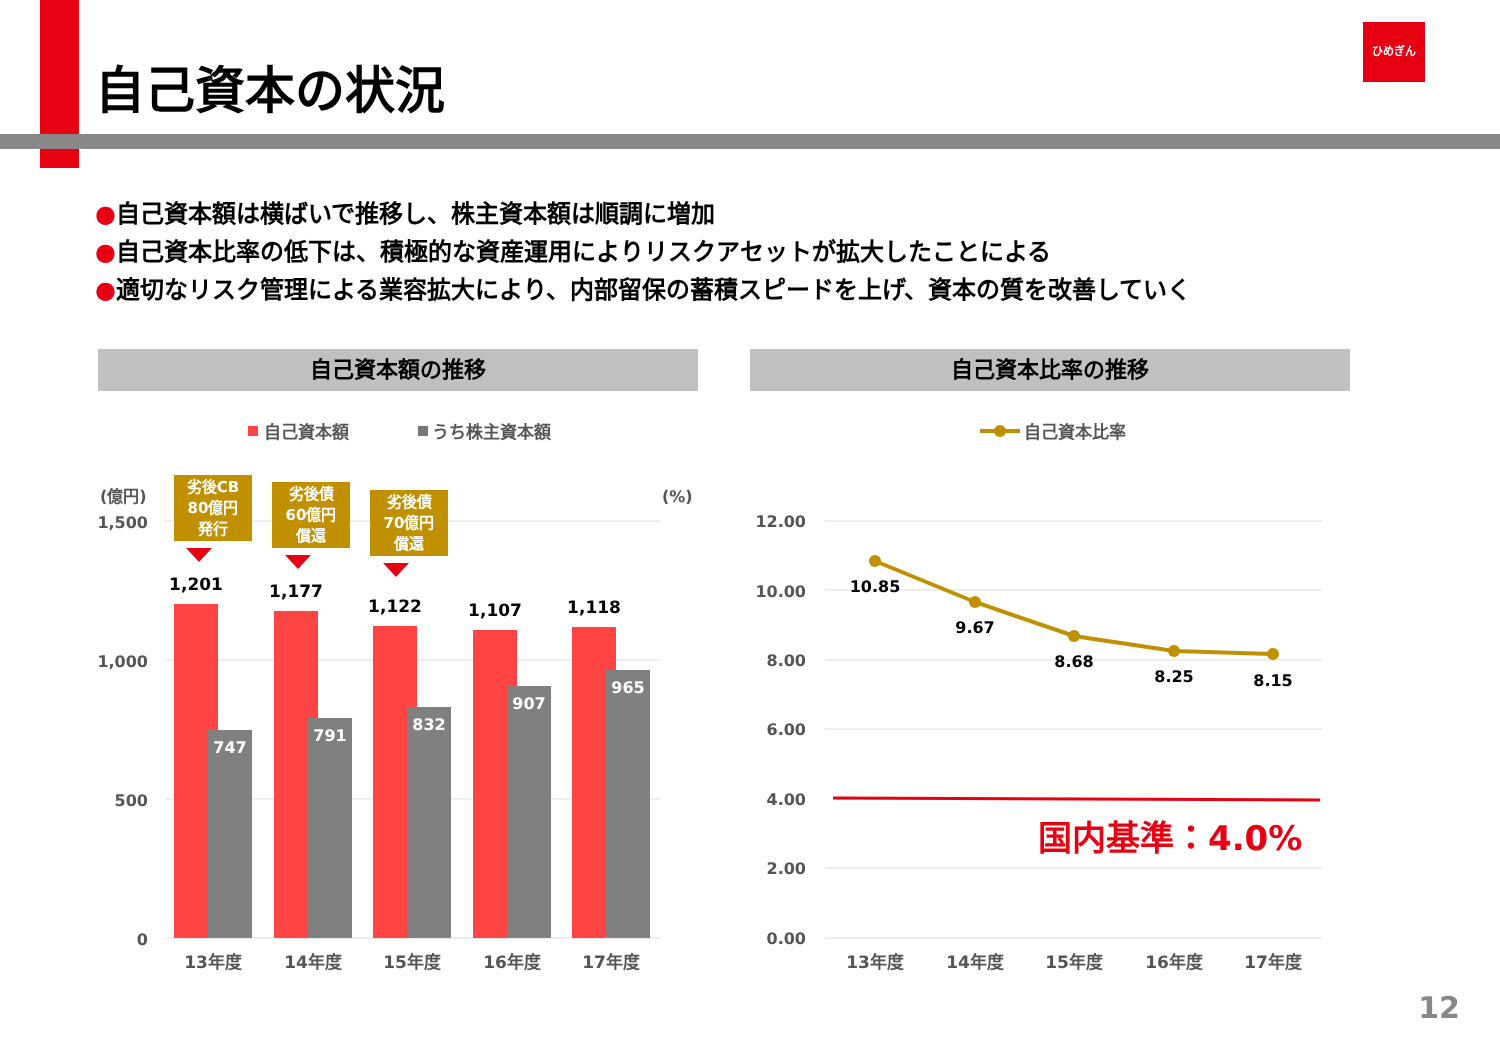自己資本の状況
ひめぎん
●自己資本額は横ばいで推移し、株主資本額は順調に増加
●自己資本比率の低下は、積極的な資産運用によりリスクアセットが拡大したことによる
●適切なリスク管理による業容拡大により、内部留保の蓄積スピードを上げ、資本の質を改善していく
自己資本額の推移 自己資本比率の推移
自己資本額
うち株主資本額
(億円)
(%)
1,500
1,000
500
0
1,201
1,177
1,122
1,107
1,118
747
791
832
907
965
13年度
14年度
15年度
16年度
17年度
劣後CB
80億円
発行
劣後債
60億円
償還
劣後債
70億円
償還
自己資本比率
12.00
10.00
8.00
6.00
4.00
2.00
0.00
10.85
9.67
8.68
8.25
8.15
国内基準：4.0%
13年度
14年度
15年度
16年度
17年度
12